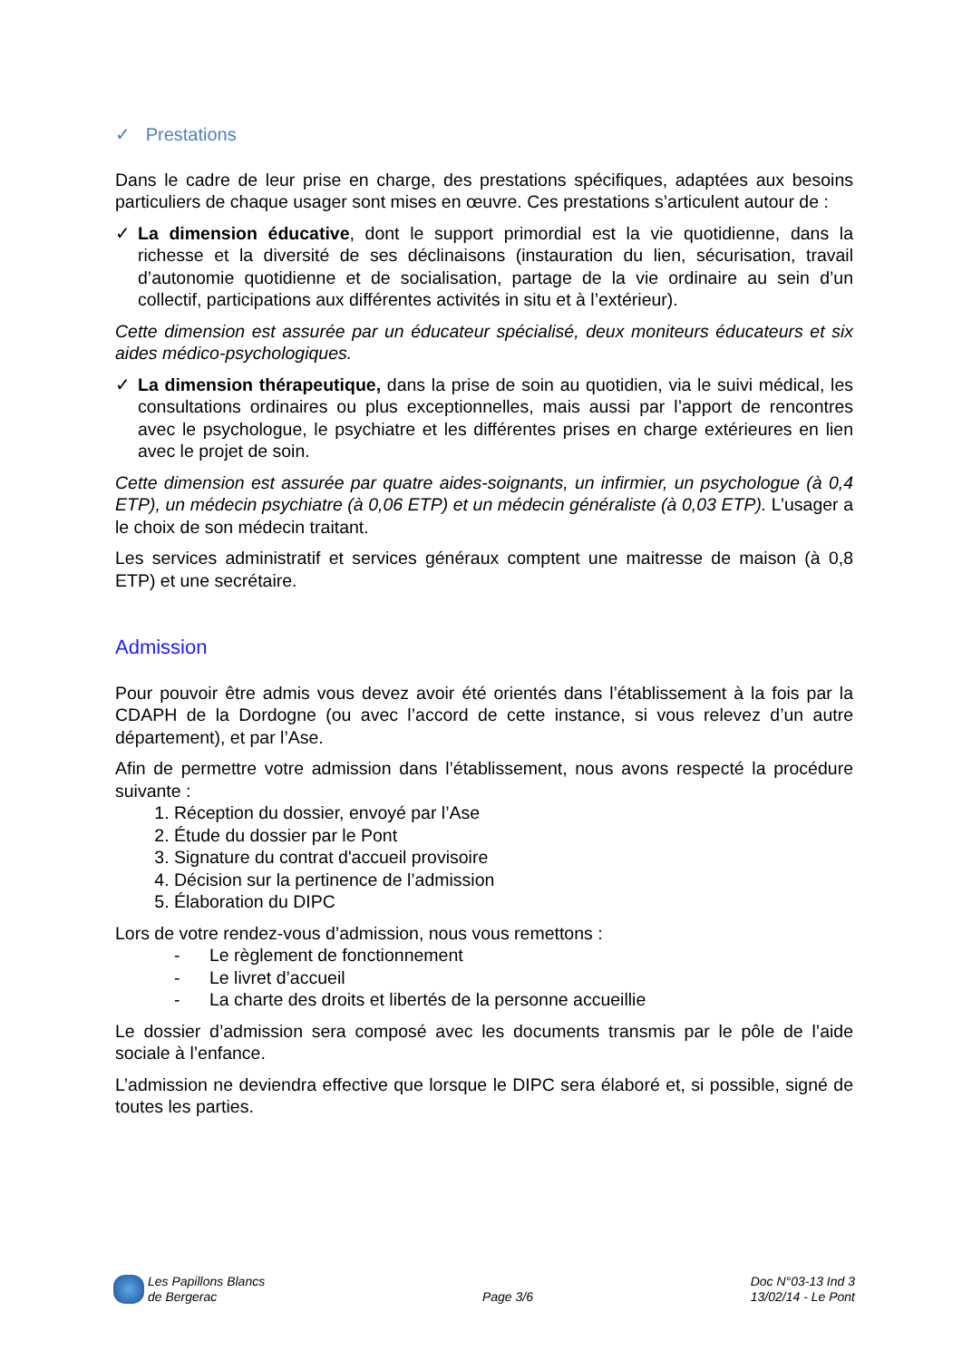✓ Prestations
Dans le cadre de leur prise en charge, des prestations spécifiques, adaptées aux besoins particuliers de chaque usager sont mises en œuvre. Ces prestations s’articulent autour de :
✓ La dimension éducative, dont le support primordial est la vie quotidienne, dans la richesse et la diversité de ses déclinaisons (instauration du lien, sécurisation, travail d’autonomie quotidienne et de socialisation, partage de la vie ordinaire au sein d’un collectif, participations aux différentes activités in situ et à l’extérieur).
Cette dimension est assurée par un éducateur spécialisé, deux moniteurs éducateurs et six aides médico-psychologiques.
✓ La dimension thérapeutique, dans la prise de soin au quotidien, via le suivi médical, les consultations ordinaires ou plus exceptionnelles, mais aussi par l’apport de rencontres avec le psychologue, le psychiatre et les différentes prises en charge extérieures en lien avec le projet de soin.
Cette dimension est assurée par quatre aides-soignants, un infirmier, un psychologue (à 0,4 ETP), un médecin psychiatre (à 0,06 ETP) et un médecin généraliste (à 0,03 ETP). L’usager a le choix de son médecin traitant.
Les services administratif et services généraux comptent une maitresse de maison (à 0,8 ETP) et une secrétaire.
Admission
Pour pouvoir être admis vous devez avoir été orientés dans l’établissement à la fois par la CDAPH de la Dordogne (ou avec l’accord de cette instance, si vous relevez d’un autre département), et par l’Ase.
Afin de permettre votre admission dans l’établissement, nous avons respecté la procédure suivante :
1. Réception du dossier, envoyé par l’Ase
2. Étude du dossier par le Pont
3. Signature du contrat d'accueil provisoire
4. Décision sur la pertinence de l’admission
5. Élaboration du DIPC
Lors de votre rendez-vous d’admission, nous vous remettons :
- Le règlement de fonctionnement
- Le livret d’accueil
- La charte des droits et libertés de la personne accueillie
Le dossier d’admission sera composé avec les documents transmis par le pôle de l’aide sociale à l’enfance.
L’admission ne deviendra effective que lorsque le DIPC sera élaboré et, si possible, signé de toutes les parties.
Les Papillons Blancs
de Bergerac
Page 3/6
Doc N°03-13 Ind 3
13/02/14 - Le Pont